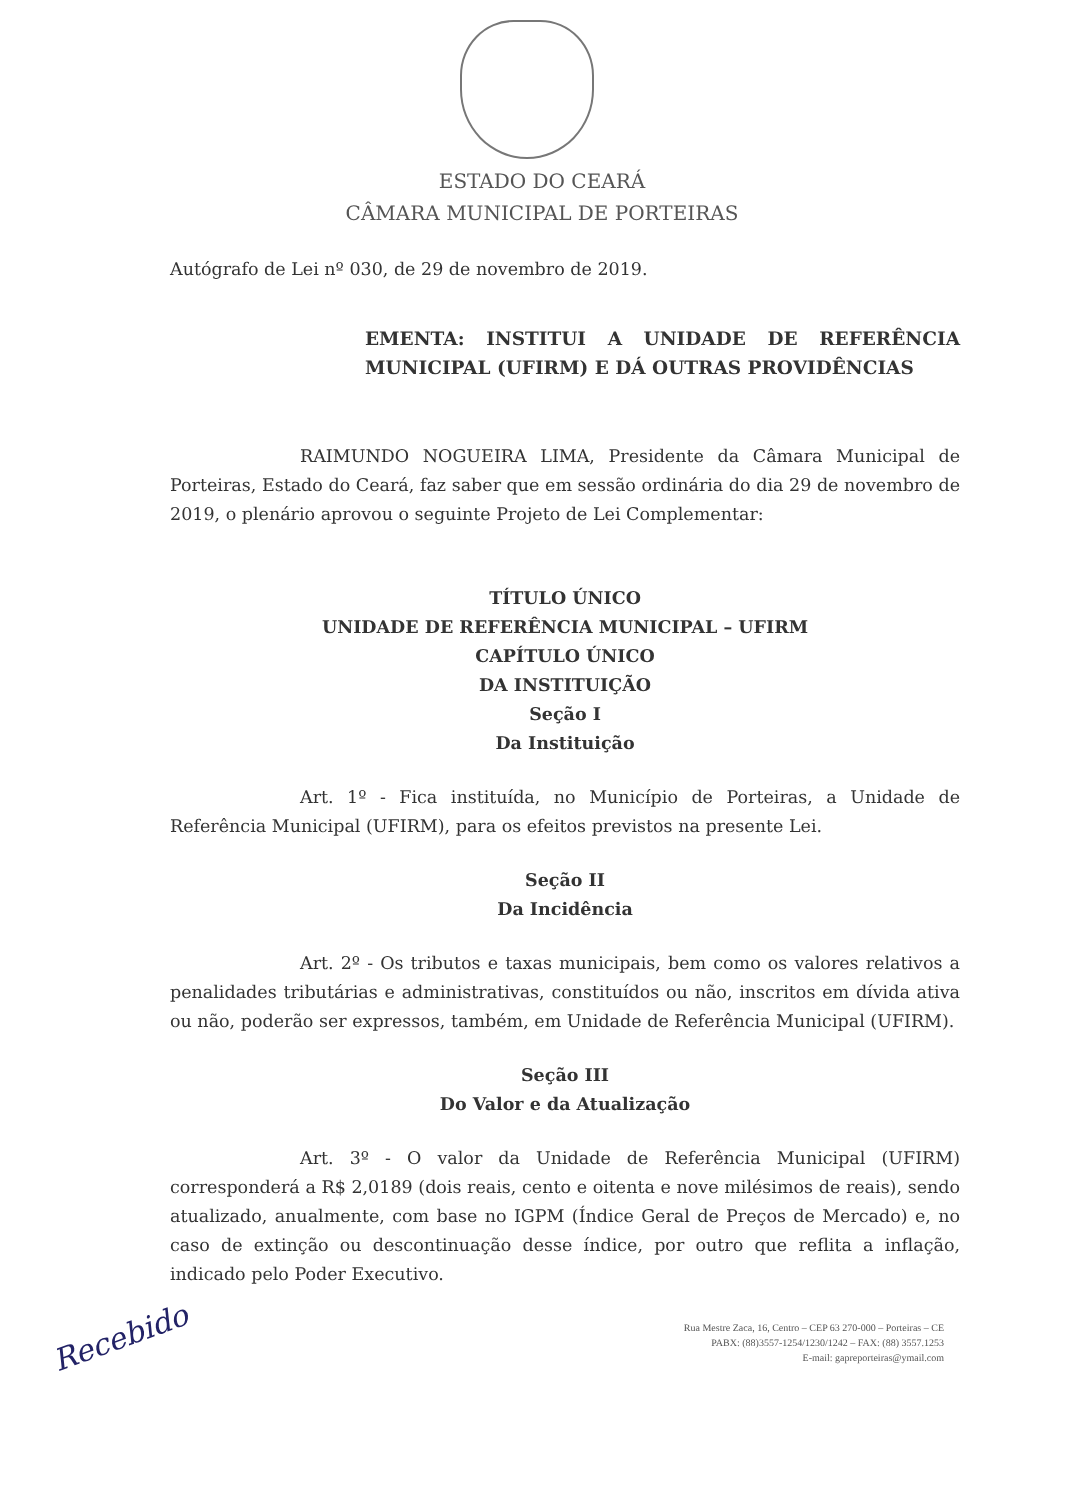ESTADO DO CEARÁ
CÂMARA MUNICIPAL DE PORTEIRAS
Autógrafo de Lei nº 030, de 29 de novembro de 2019.
EMENTA: INSTITUI A UNIDADE DE REFERÊNCIA MUNICIPAL (UFIRM) E DÁ OUTRAS PROVIDÊNCIAS
RAIMUNDO NOGUEIRA LIMA, Presidente da Câmara Municipal de Porteiras, Estado do Ceará, faz saber que em sessão ordinária do dia 29 de novembro de 2019, o plenário aprovou o seguinte Projeto de Lei Complementar:
TÍTULO ÚNICO
UNIDADE DE REFERÊNCIA MUNICIPAL – UFIRM
CAPÍTULO ÚNICO
DA INSTITUIÇÃO
Seção I
Da Instituição
Art. 1º - Fica instituída, no Município de Porteiras, a Unidade de Referência Municipal (UFIRM), para os efeitos previstos na presente Lei.
Seção II
Da Incidência
Art. 2º - Os tributos e taxas municipais, bem como os valores relativos a penalidades tributárias e administrativas, constituídos ou não, inscritos em dívida ativa ou não, poderão ser expressos, também, em Unidade de Referência Municipal (UFIRM).
Seção III
Do Valor e da Atualização
Art. 3º - O valor da Unidade de Referência Municipal (UFIRM) corresponderá a R$ 2,0189 (dois reais, cento e oitenta e nove milésimos de reais), sendo atualizado, anualmente, com base no IGPM (Índice Geral de Preços de Mercado) e, no caso de extinção ou descontinuação desse índice, por outro que reflita a inflação, indicado pelo Poder Executivo.
Recebido
Rua Mestre Zaca, 16, Centro – CEP 63 270-000 – Porteiras – CE
PABX: (88)3557-1254/1230/1242 – FAX: (88) 3557.1253
E-mail: gapreporteiras@ymail.com